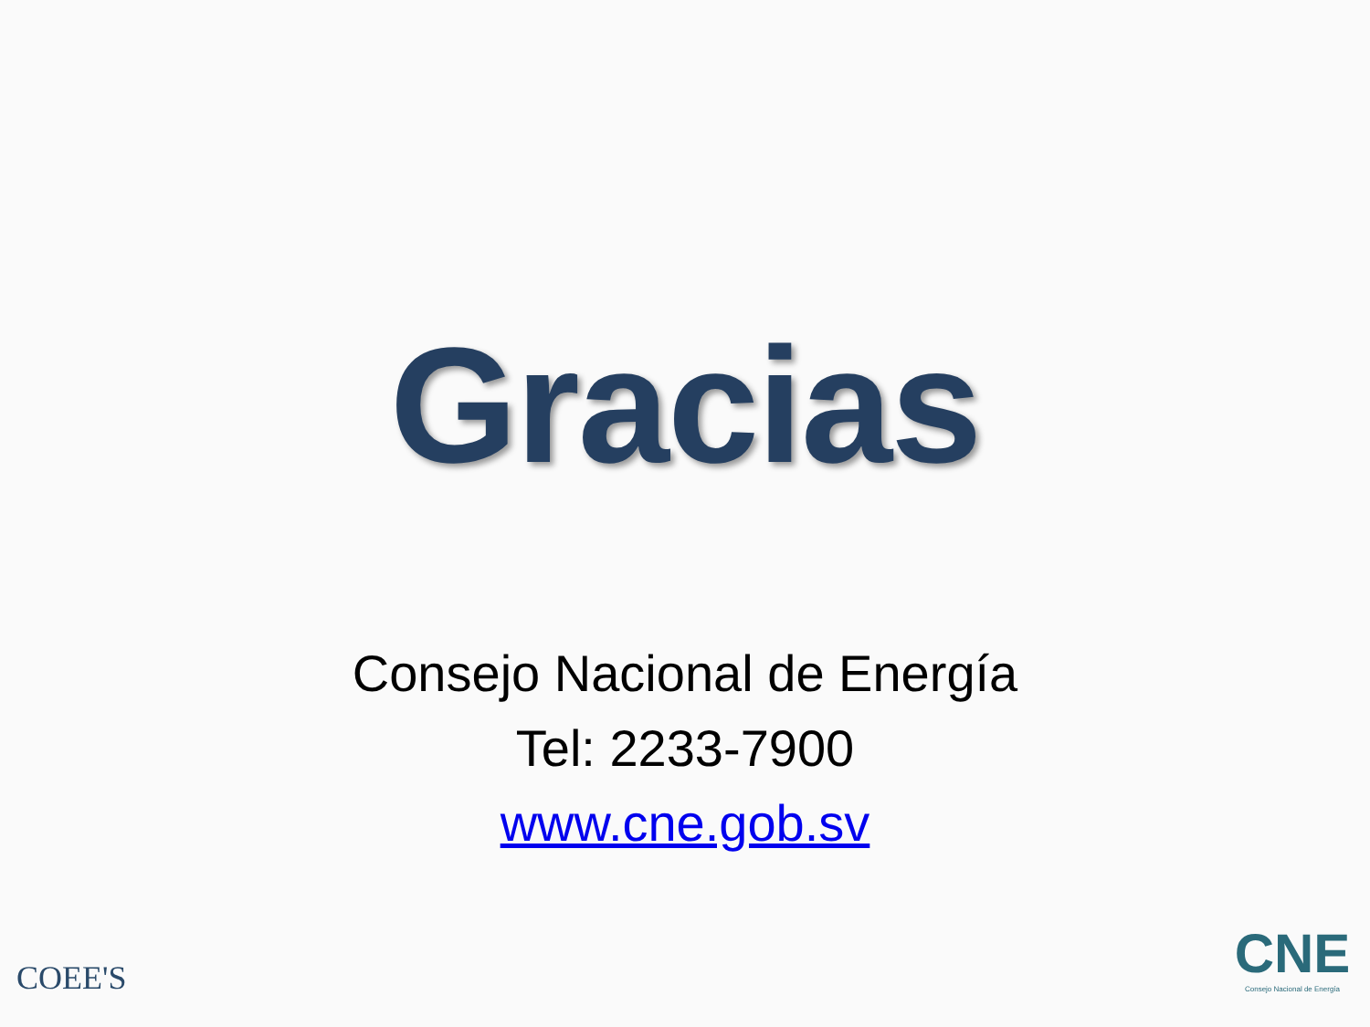Gracias
Consejo Nacional de Energía
Tel: 2233-7900
www.cne.gob.sv
COEE'S
CNE
Consejo Nacional de Energía